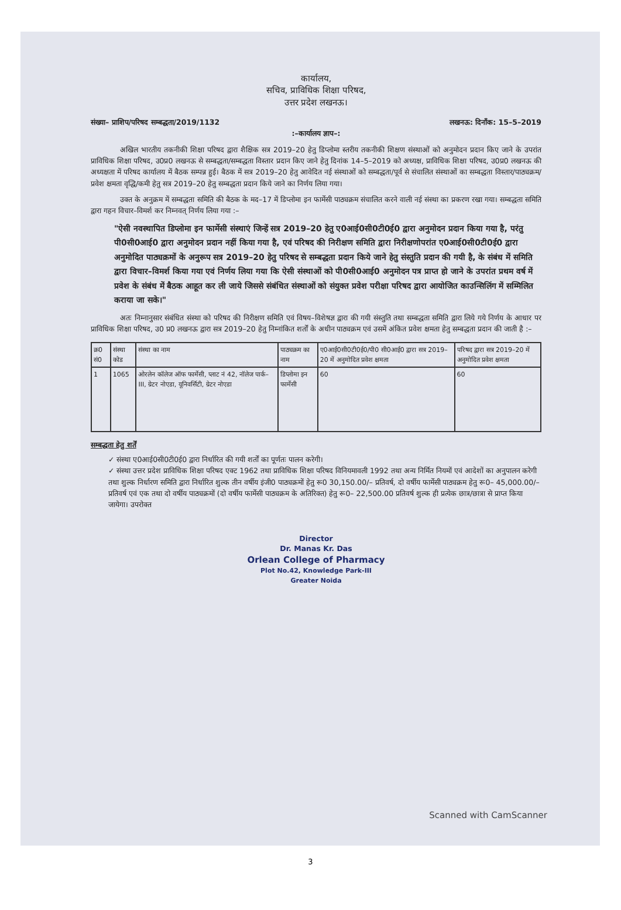कार्यालय,
सचिव, प्राविधिक शिक्षा परिषद,
उत्तर प्रदेश लखनऊ।
संख्या– प्राशिप/परिषद सम्बद्धता/2019/1132 लखनऊ: दिनाँक: 15–5–2019
:–कार्यालय ज्ञाप–:
अखिल भारतीय तकनीकी शिक्षा परिषद द्वारा शैक्षिक सत्र 2019–20 हेतु डिप्लोमा स्तरीय तकनीकी शिक्षण संस्थाओं को अनुमोदन प्रदान किए जाने के उपरांत प्राविधिक शिक्षा परिषद, उ0प्र0 लखनऊ से सम्बद्धता/सम्बद्धता विस्तार प्रदान किए जाने हेतु दिनांक 14–5–2019 को अध्यक्ष, प्राविधिक शिक्षा परिषद, उ0प्र0 लखनऊ की अध्यक्षता में परिषद कार्यालय में बैठक सम्पन्न हुई। बैठक में सत्र 2019–20 हेतु आवेदित नई संस्थाओं को सम्बद्धता/पूर्व से संचालित संस्थाओं का सम्बद्धता विस्तार/पाठ्यक्रम/प्रवेश क्षमता वृद्धि/कमी हेतु सत्र 2019–20 हेतु सम्बद्धता प्रदान किये जाने का निर्णय लिया गया।
उक्त के अनुक्रम में सम्बद्धता समिति की बैठक के मद–17 में डिप्लोमा इन फार्मेसी पाठ्यक्रम संचालित करने वाली नई संस्था का प्रकरण रखा गया। सम्बद्धता समिति द्वारा गहन विचार–विमर्श कर निम्नवत् निर्णय लिया गया :–
"ऐसी नवस्थापित डिप्लोमा इन फार्मेसी संस्थाएं जिन्हें सत्र 2019–20 हेतु ए0आई0सी0टी0ई0 द्वारा अनुमोदन प्रदान किया गया है, परंतु पी0सी0आई0 द्वारा अनुमोदन प्रदान नहीं किया गया है, एवं परिषद की निरीक्षण समिति द्वारा निरीक्षणोपरांत ए0आई0सी0टी0ई0 द्वारा अनुमोदित पाठ्यक्रमों के अनुरूप सत्र 2019–20 हेतु परिषद से सम्बद्धता प्रदान किये जाने हेतु संस्तुति प्रदान की गयी है, के संबंध में समिति द्वारा विचार–विमर्श किया गया एवं निर्णय लिया गया कि ऐसी संस्थाओं को पी0सी0आई0 अनुमोदन पत्र प्राप्त हो जाने के उपरांत प्रथम वर्ष में प्रवेश के संबंध में बैठक आहूत कर ली जाये जिससे संबंधित संस्थाओं को संयुक्त प्रवेश परीक्षा परिषद द्वारा आयोजित काउन्सिलिंग में सम्मिलित कराया जा सके।"
अतः निम्नानुसार संबंधित संस्था को परिषद की निरीक्षण समिति एवं विषय–विशेषज्ञ द्वारा की गयी संस्तुति तथा सम्बद्धता समिति द्वारा लिये गये निर्णय के आधार पर प्राविधिक शिक्षा परिषद, उ0 प्र0 लखनऊ द्वारा सत्र 2019–20 हेतु निम्नांकित शर्तों के अधीन पाठ्यक्रम एवं उसमें अंकित प्रवेश क्षमता हेतु सम्बद्धता प्रदान की जाती है :–
| क्र0 सं0 | संस्था कोड | संस्था का नाम | पाठ्यक्रम का नाम | ए0आई0सी0टी0ई0/पी0 सी0आई0 द्वारा सत्र 2019–20 में अनुमोदित प्रवेश क्षमता | परिषद द्वारा सत्र 2019–20 में अनुमोदित प्रवेश क्षमता |
| --- | --- | --- | --- | --- | --- |
| 1 | 1065 | ओरलेन कॉलेज ऑफ फार्मेसी, प्लाट नं 42, नॉलेज पार्क–III, ग्रेटर नोएडा, यूनिवर्सिटी, ग्रेटर नोएडा | डिप्लोमा इन फार्मेसी | 60 | 60 |
सम्बद्धता हेतु शर्तें
✓ संस्था ए0आई0सी0टी0ई0 द्वारा निर्धारित की गयी शर्तों का पूर्णतः पालन करेगी।
✓ संस्था उत्तर प्रदेश प्राविधिक शिक्षा परिषद एक्ट 1962 तथा प्राविधिक शिक्षा परिषद विनियमावली 1992 तथा अन्य निर्मित नियमों एवं आदेशों का अनुपालन करेगी तथा शुल्क निर्धारण समिति द्वारा निर्धारित शुल्क तीन वर्षीय इंजी0 पाठ्यक्रमों हेतु रू0 30,150.00/– प्रतिवर्ष, दो वर्षीय फार्मेसी पाठ्यक्रम हेतु रू0– 45,000.00/– प्रतिवर्ष एवं एक तथा दो वर्षीय पाठ्यक्रमों (दो वर्षीय फार्मेसी पाठ्यक्रम के अतिरिक्त) हेतु रू0– 22,500.00 प्रतिवर्ष शुल्क ही प्रत्येक छात्र/छात्रा से प्राप्त किया जायेगा। उपरोक्त
Director
Dr. Manas Kr. Das
Orlean College of Pharmacy
Plot No.42, Knowledge Park-III
Greater Noida
Scanned with CamScanner
3